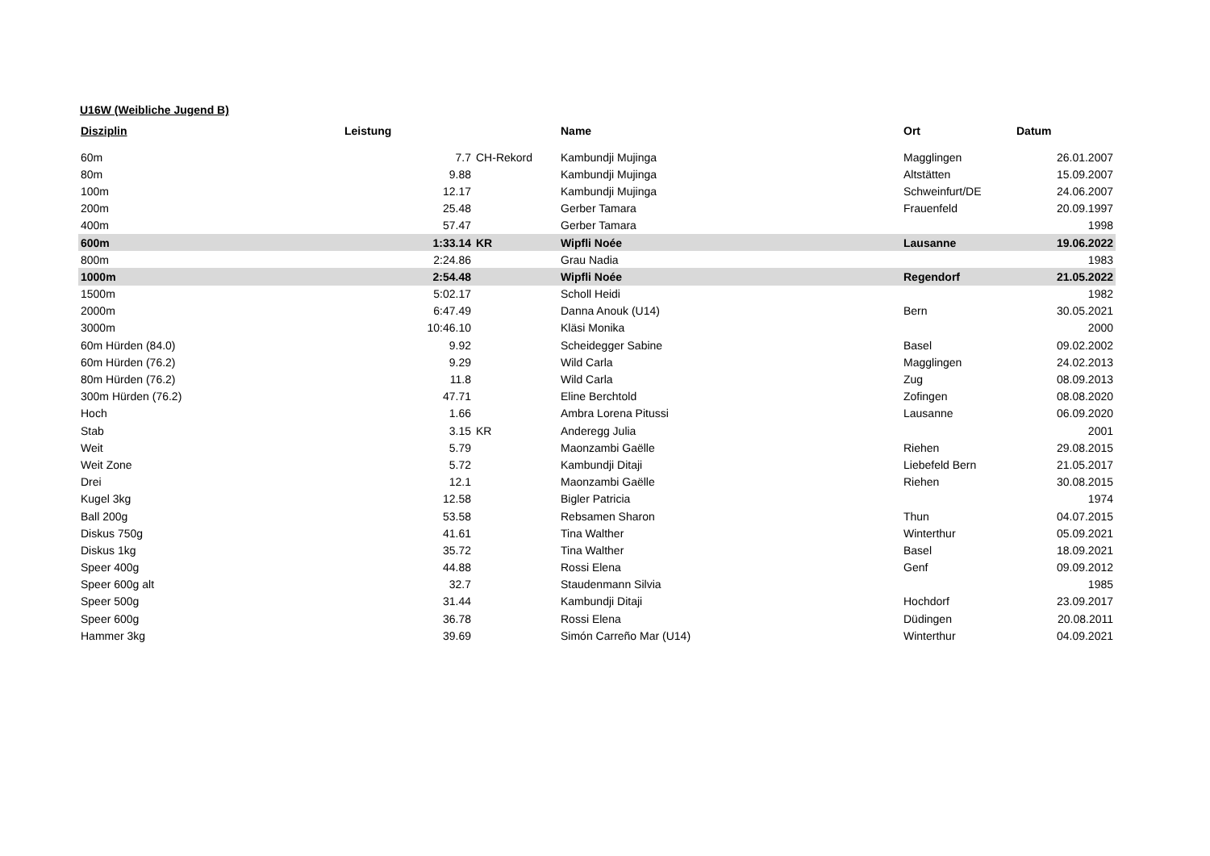U16W (Weibliche Jugend B)
| Disziplin | Leistung | | Name | Ort | Datum |
| --- | --- | --- | --- | --- | --- |
| 60m | 7.7 | CH-Rekord | Kambundji Mujinga | Magglingen | 26.01.2007 |
| 80m | 9.88 | | Kambundji Mujinga | Altstätten | 15.09.2007 |
| 100m | 12.17 | | Kambundji Mujinga | Schweinfurt/DE | 24.06.2007 |
| 200m | 25.48 | | Gerber Tamara | Frauenfeld | 20.09.1997 |
| 400m | 57.47 | | Gerber Tamara | | 1998 |
| 600m | 1:33.14 | KR | Wipfli Noée | Lausanne | 19.06.2022 |
| 800m | 2:24.86 | | Grau Nadia | | 1983 |
| 1000m | 2:54.48 | | Wipfli Noée | Regendorf | 21.05.2022 |
| 1500m | 5:02.17 | | Scholl Heidi | | 1982 |
| 2000m | 6:47.49 | | Danna Anouk (U14) | Bern | 30.05.2021 |
| 3000m | 10:46.10 | | Kläsi Monika | | 2000 |
| 60m Hürden (84.0) | 9.92 | | Scheidegger Sabine | Basel | 09.02.2002 |
| 60m Hürden (76.2) | 9.29 | | Wild Carla | Magglingen | 24.02.2013 |
| 80m Hürden (76.2) | 11.8 | | Wild Carla | Zug | 08.09.2013 |
| 300m Hürden (76.2) | 47.71 | | Eline Berchtold | Zofingen | 08.08.2020 |
| Hoch | 1.66 | | Ambra Lorena Pitussi | Lausanne | 06.09.2020 |
| Stab | 3.15 | KR | Anderegg Julia | | 2001 |
| Weit | 5.79 | | Maonzambi Gaëlle | Riehen | 29.08.2015 |
| Weit Zone | 5.72 | | Kambundji Ditaji | Liebefeld Bern | 21.05.2017 |
| Drei | 12.1 | | Maonzambi Gaëlle | Riehen | 30.08.2015 |
| Kugel 3kg | 12.58 | | Bigler Patricia | | 1974 |
| Ball 200g | 53.58 | | Rebsamen Sharon | Thun | 04.07.2015 |
| Diskus 750g | 41.61 | | Tina Walther | Winterthur | 05.09.2021 |
| Diskus 1kg | 35.72 | | Tina Walther | Basel | 18.09.2021 |
| Speer 400g | 44.88 | | Rossi Elena | Genf | 09.09.2012 |
| Speer 600g alt | 32.7 | | Staudenmann Silvia | | 1985 |
| Speer 500g | 31.44 | | Kambundji Ditaji | Hochdorf | 23.09.2017 |
| Speer 600g | 36.78 | | Rossi Elena | Düdingen | 20.08.2011 |
| Hammer 3kg | 39.69 | | Simón Carreño Mar (U14) | Winterthur | 04.09.2021 |